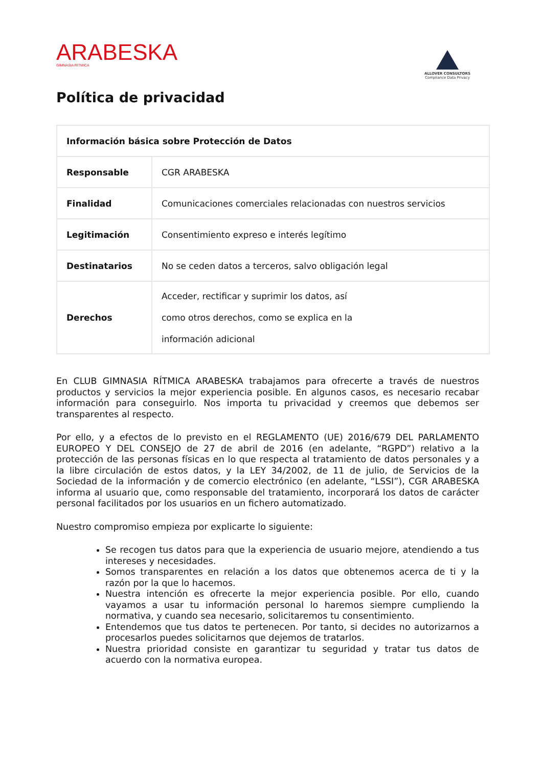ARABESKA
GIMNASIA RÍTMICA
ALLOVER CONSULTORS
Compliance Data Privacy
Política de privacidad
| Información básica sobre Protección de Datos | |
| Responsable | CGR ARABESKA |
| Finalidad | Comunicaciones comerciales relacionadas con nuestros servicios |
| Legitimación | Consentimiento expreso e interés legítimo |
| Destinatarios | No se ceden datos a terceros, salvo obligación legal |
| Derechos | Acceder, rectificar y suprimir los datos, así como otros derechos, como se explica en la información adicional |
En CLUB GIMNASIA RÍTMICA ARABESKA trabajamos para ofrecerte a través de nuestros productos y servicios la mejor experiencia posible. En algunos casos, es necesario recabar información para conseguirlo. Nos importa tu privacidad y creemos que debemos ser transparentes al respecto.
Por ello, y a efectos de lo previsto en el REGLAMENTO (UE) 2016/679 DEL PARLAMENTO EUROPEO Y DEL CONSEJO de 27 de abril de 2016 (en adelante, “RGPD”) relativo a la protección de las personas físicas en lo que respecta al tratamiento de datos personales y a la libre circulación de estos datos, y la LEY 34/2002, de 11 de julio, de Servicios de la Sociedad de la información y de comercio electrónico (en adelante, “LSSI”), CGR ARABESKA informa al usuario que, como responsable del tratamiento, incorporará los datos de carácter personal facilitados por los usuarios en un fichero automatizado.
Nuestro compromiso empieza por explicarte lo siguiente:
Se recogen tus datos para que la experiencia de usuario mejore, atendiendo a tus intereses y necesidades.
Somos transparentes en relación a los datos que obtenemos acerca de ti y la razón por la que lo hacemos.
Nuestra intención es ofrecerte la mejor experiencia posible. Por ello, cuando vayamos a usar tu información personal lo haremos siempre cumpliendo la normativa, y cuando sea necesario, solicitaremos tu consentimiento.
Entendemos que tus datos te pertenecen. Por tanto, si decides no autorizarnos a procesarlos puedes solicitarnos que dejemos de tratarlos.
Nuestra prioridad consiste en garantizar tu seguridad y tratar tus datos de acuerdo con la normativa europea.